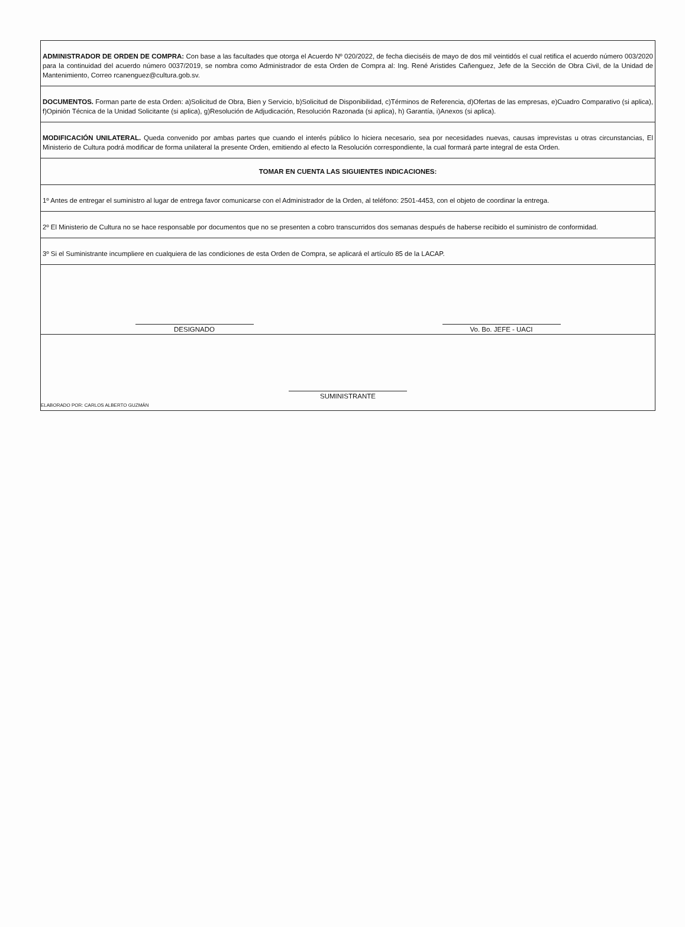| ADMINISTRADOR DE ORDEN DE COMPRA: Con base a las facultades que otorga el Acuerdo Nº 020/2022, de fecha dieciséis de mayo de dos mil veintidós el cual retifica el acuerdo número 003/2020 para la continuidad del acuerdo número 0037/2019, se nombra como Administrador de esta Orden de Compra al: Ing. René Aristides Cañenguez, Jefe de la Sección de Obra Civil, de la Unidad de Mantenimiento, Correo rcanenguez@cultura.gob.sv. |
| DOCUMENTOS. Forman parte de esta Orden: a)Solicitud de Obra, Bien y Servicio, b)Solicitud de Disponibilidad, c)Términos de Referencia, d)Ofertas de las empresas, e)Cuadro Comparativo (si aplica), f)Opinión Técnica de la Unidad Solicitante (si aplica), g)Resolución de Adjudicación, Resolución Razonada (si aplica), h) Garantía, i)Anexos (si aplica). |
| MODIFICACIÓN UNILATERAL. Queda convenido por ambas partes que cuando el interés público lo hiciera necesario, sea por necesidades nuevas, causas imprevistas u otras circunstancias, El Ministerio de Cultura podrá modificar de forma unilateral la presente Orden, emitiendo al efecto la Resolución correspondiente, la cual formará parte integral de esta Orden. |
| TOMAR EN CUENTA LAS SIGUIENTES INDICACIONES: |
| 1º Antes de entregar el suministro al lugar de entrega favor comunicarse con el Administrador de la Orden, al teléfono: 2501-4453, con el objeto de coordinar la entrega. |
| 2º El Ministerio de Cultura no se hace responsable por documentos que no se presenten a cobro transcurridos dos semanas después de haberse recibido el suministro de conformidad. |
| 3º Si el Suministrante incumpliere en cualquiera de las condiciones de esta Orden de Compra, se aplicará el artículo 85 de la LACAP. |
| DESIGNADO Vo. Bo. JEFE - UACI |
| SUMINISTRANTE ELABORADO POR: CARLOS ALBERTO GUZMÁN |